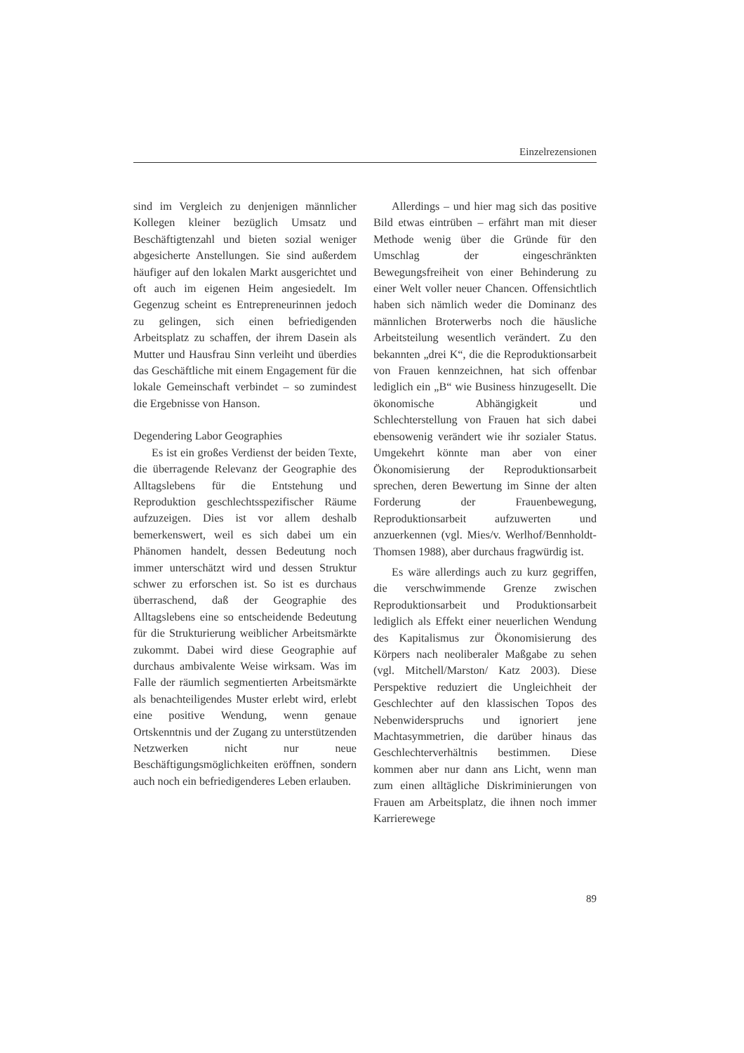Einzelrezensionen
sind im Vergleich zu denjenigen männlicher Kollegen kleiner bezüglich Umsatz und Beschäftigtenzahl und bieten sozial weniger abgesicherte Anstellungen. Sie sind außerdem häufiger auf den lokalen Markt ausgerichtet und oft auch im eigenen Heim angesiedelt. Im Gegenzug scheint es Entrepreneurinnen jedoch zu gelingen, sich einen befriedigenden Arbeitsplatz zu schaffen, der ihrem Dasein als Mutter und Hausfrau Sinn verleiht und überdies das Geschäftliche mit einem Engagement für die lokale Gemeinschaft verbindet – so zumindest die Ergebnisse von Hanson.
Degendering Labor Geographies
Es ist ein großes Verdienst der beiden Texte, die überragende Relevanz der Geographie des Alltagslebens für die Entstehung und Reproduktion geschlechtsspezifischer Räume aufzuzeigen. Dies ist vor allem deshalb bemerkenswert, weil es sich dabei um ein Phänomen handelt, dessen Bedeutung noch immer unterschätzt wird und dessen Struktur schwer zu erforschen ist. So ist es durchaus überraschend, daß der Geographie des Alltagslebens eine so entscheidende Bedeutung für die Strukturierung weiblicher Arbeitsmärkte zukommt. Dabei wird diese Geographie auf durchaus ambivalente Weise wirksam. Was im Falle der räumlich segmentierten Arbeitsmärkte als benachteiligendes Muster erlebt wird, erlebt eine positive Wendung, wenn genaue Ortskenntnis und der Zugang zu unterstützenden Netzwerken nicht nur neue Beschäftigungsmöglichkeiten eröffnen, sondern auch noch ein befriedigenderes Leben erlauben.
Allerdings – und hier mag sich das positive Bild etwas eintrüben – erfährt man mit dieser Methode wenig über die Gründe für den Umschlag der eingeschränkten Bewegungsfreiheit von einer Behinderung zu einer Welt voller neuer Chancen. Offensichtlich haben sich nämlich weder die Dominanz des männlichen Broterwerbs noch die häusliche Arbeitsteilung wesentlich verändert. Zu den bekannten „drei K“, die die Reproduktionsarbeit von Frauen kennzeichnen, hat sich offenbar lediglich ein „B“ wie Business hinzugesellt. Die ökonomische Abhängigkeit und Schlechterstellung von Frauen hat sich dabei ebensowenig verändert wie ihr sozialer Status. Umgekehrt könnte man aber von einer Ökonomisierung der Reproduktionsarbeit sprechen, deren Bewertung im Sinne der alten Forderung der Frauenbewegung, Reproduktionsarbeit aufzuwerten und anzuerkennen (vgl. Mies/v. Werlhof/Bennholdt-Thomsen 1988), aber durchaus fragwürdig ist.
Es wäre allerdings auch zu kurz gegriffen, die verschwimmende Grenze zwischen Reproduktionsarbeit und Produktionsarbeit lediglich als Effekt einer neuerlichen Wendung des Kapitalismus zur Ökonomisierung des Körpers nach neoliberaler Maßgabe zu sehen (vgl. Mitchell/Marston/ Katz 2003). Diese Perspektive reduziert die Ungleichheit der Geschlechter auf den klassischen Topos des Nebenwiderspruchs und ignoriert jene Machtasymmetrien, die darüber hinaus das Geschlechterverhältnis bestimmen. Diese kommen aber nur dann ans Licht, wenn man zum einen alltägliche Diskriminierungen von Frauen am Arbeitsplatz, die ihnen noch immer Karrierewege
89